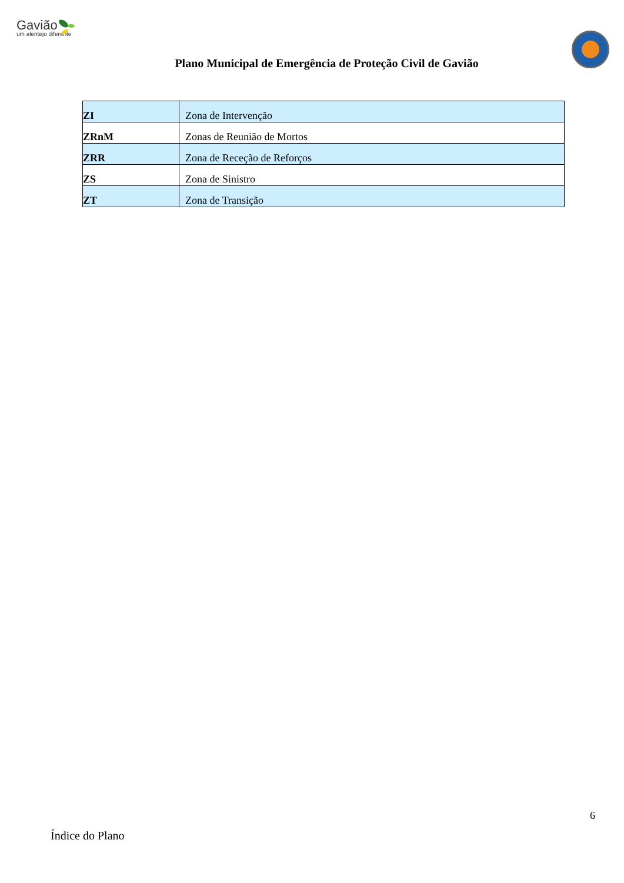Gavião
um alentejo diferente
Plano Municipal de Emergência de Proteção Civil de Gavião
| ZI | Zona de Intervenção |
| ZRnM | Zonas de Reunião de Mortos |
| ZRR | Zona de Receção de Reforços |
| ZS | Zona de Sinistro |
| ZT | Zona de Transição |
6
Índice do Plano